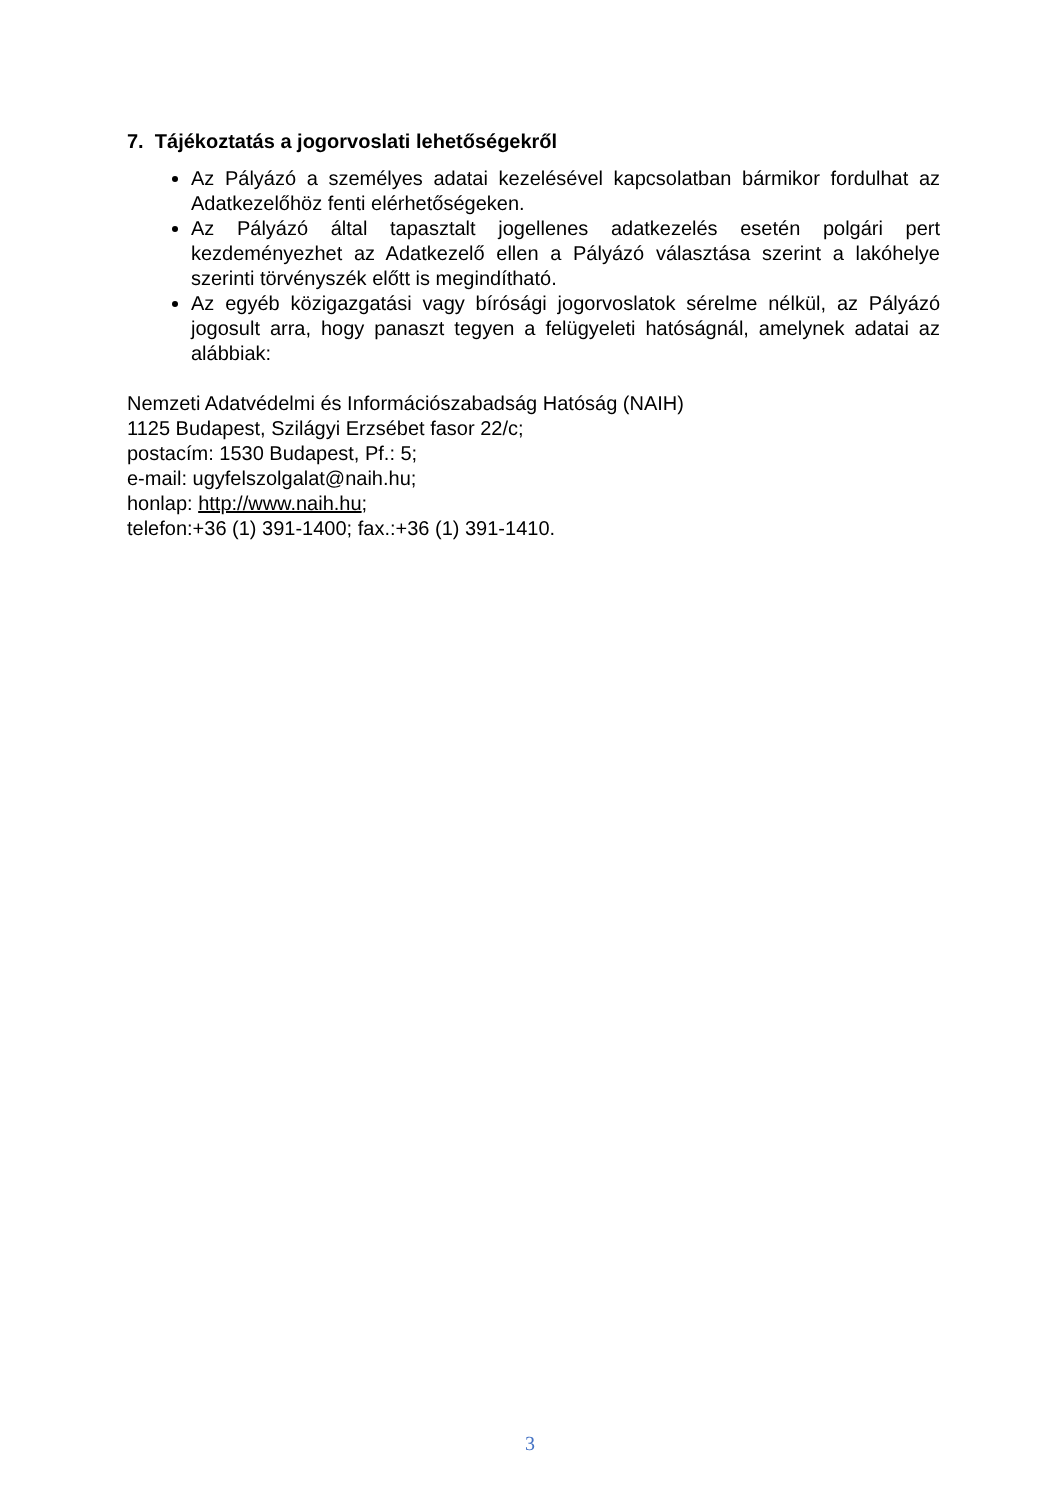7. Tájékoztatás a jogorvoslati lehetőségekről
Az Pályázó a személyes adatai kezelésével kapcsolatban bármikor fordulhat az Adatkezelőhöz fenti elérhetőségeken.
Az Pályázó által tapasztalt jogellenes adatkezelés esetén polgári pert kezdeményezhet az Adatkezelő ellen a Pályázó választása szerint a lakóhelye szerinti törvényszék előtt is megindítható.
Az egyéb közigazgatási vagy bírósági jogorvoslatok sérelme nélkül, az Pályázó jogosult arra, hogy panaszt tegyen a felügyeleti hatóságnál, amelynek adatai az alábbiak:
Nemzeti Adatvédelmi és Információszabadság Hatóság (NAIH)
1125 Budapest, Szilágyi Erzsébet fasor 22/c;
postacím: 1530 Budapest, Pf.: 5;
e-mail: ugyfelszolgalat@naih.hu;
honlap: http://www.naih.hu;
telefon:+36 (1) 391-1400; fax.:+36 (1) 391-1410.
3